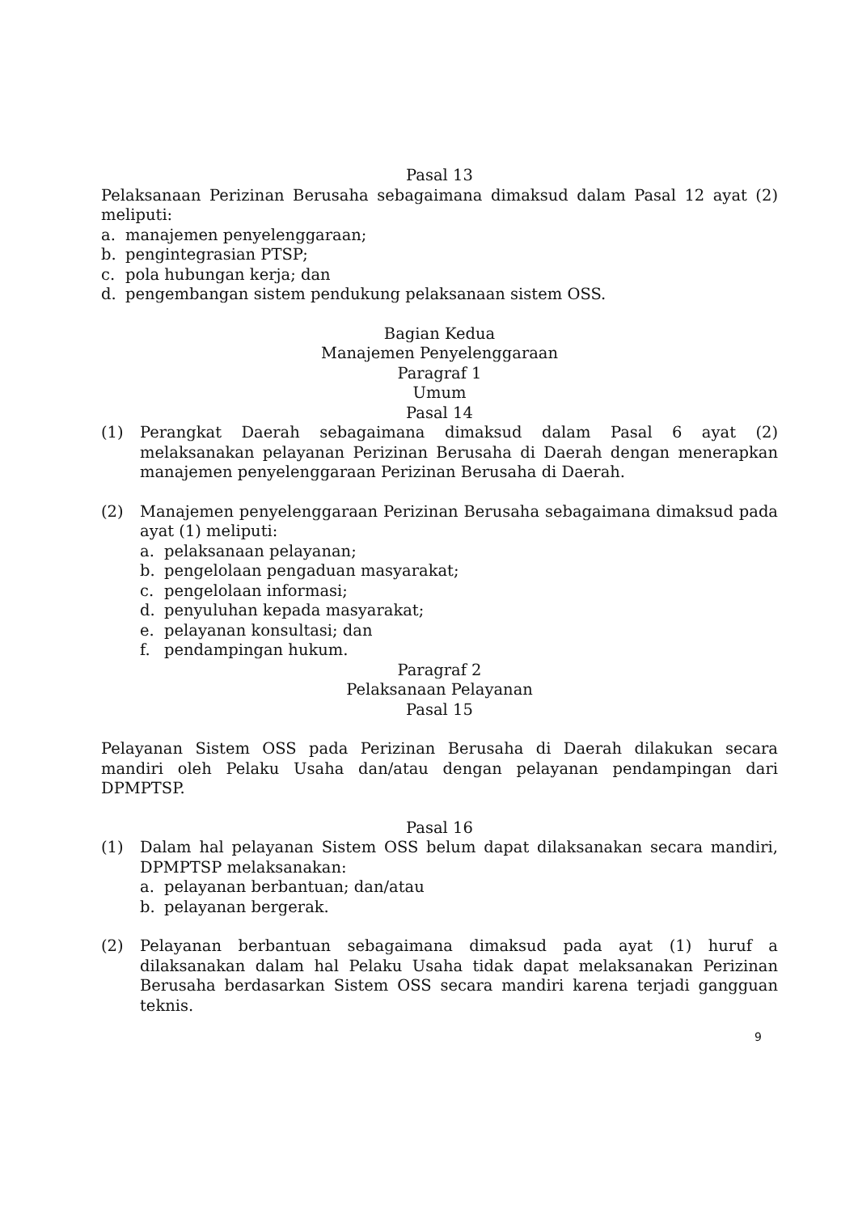Pasal 13
Pelaksanaan Perizinan Berusaha sebagaimana dimaksud dalam Pasal 12 ayat (2) meliputi:
a. manajemen penyelenggaraan;
b. pengintegrasian PTSP;
c. pola hubungan kerja; dan
d. pengembangan sistem pendukung pelaksanaan sistem OSS.
Bagian Kedua
Manajemen Penyelenggaraan
Paragraf 1
Umum
Pasal 14
(1) Perangkat Daerah sebagaimana dimaksud dalam Pasal 6 ayat (2) melaksanakan pelayanan Perizinan Berusaha di Daerah dengan menerapkan manajemen penyelenggaraan Perizinan Berusaha di Daerah.
(2) Manajemen penyelenggaraan Perizinan Berusaha sebagaimana dimaksud pada ayat (1) meliputi:
a. pelaksanaan pelayanan;
b. pengelolaan pengaduan masyarakat;
c. pengelolaan informasi;
d. penyuluhan kepada masyarakat;
e. pelayanan konsultasi; dan
f. pendampingan hukum.
Paragraf 2
Pelaksanaan Pelayanan
Pasal 15
Pelayanan Sistem OSS pada Perizinan Berusaha di Daerah dilakukan secara mandiri oleh Pelaku Usaha dan/atau dengan pelayanan pendampingan dari DPMPTSP.
Pasal 16
(1) Dalam hal pelayanan Sistem OSS belum dapat dilaksanakan secara mandiri, DPMPTSP melaksanakan:
a. pelayanan berbantuan; dan/atau
b. pelayanan bergerak.
(2) Pelayanan berbantuan sebagaimana dimaksud pada ayat (1) huruf a dilaksanakan dalam hal Pelaku Usaha tidak dapat melaksanakan Perizinan Berusaha berdasarkan Sistem OSS secara mandiri karena terjadi gangguan teknis.
9